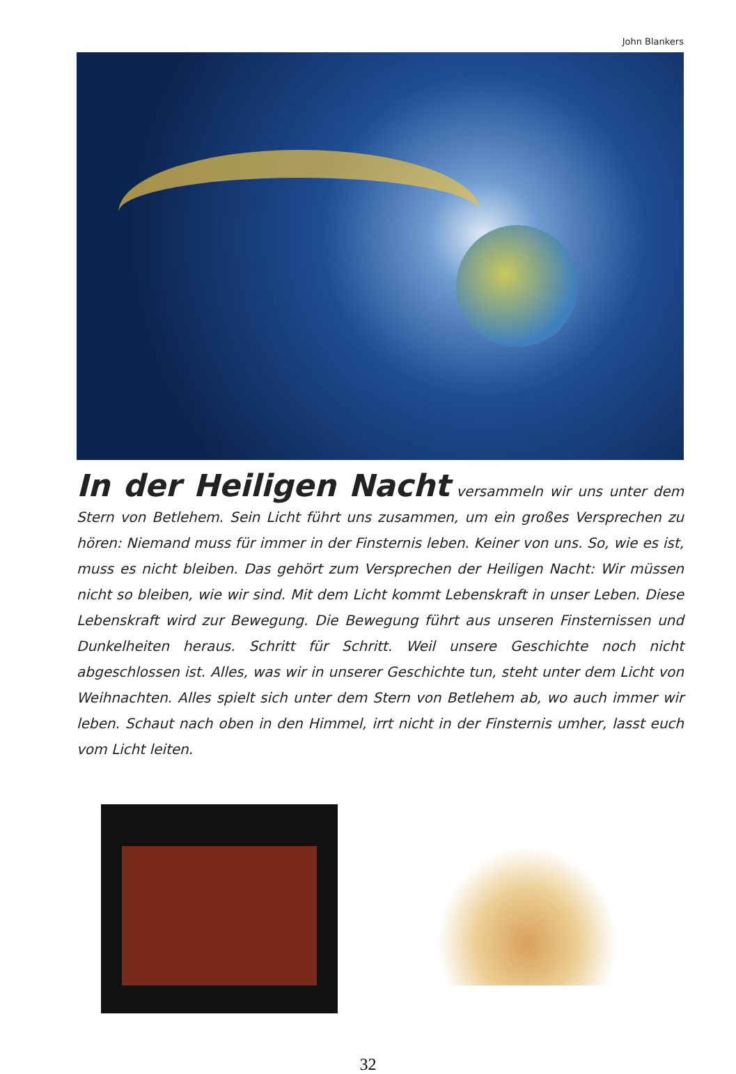John Blankers
In der Heiligen Nacht
versammeln wir uns unter dem Stern von Betlehem. Sein Licht führt uns zusammen, um ein großes Versprechen zu hören: Niemand muss für immer in der Finsternis leben. Keiner von uns. So, wie es ist, muss es nicht bleiben. Das gehört zum Versprechen der Heiligen Nacht: Wir müssen nicht so bleiben, wie wir sind. Mit dem Licht kommt Lebenskraft in unser Leben. Diese Lebens­kraft wird zur Bewegung. Die Bewegung führt aus unseren Finsternissen und Dunkel­heiten heraus. Schritt für Schritt. Weil unsere Geschichte noch nicht abgeschlossen ist. Alles, was wir in unserer Geschichte tun, steht unter dem Licht von Weihnachten. Alles spielt sich unter dem Stern von Betlehem ab, wo auch immer wir leben. Schaut nach oben in den Himmel, irrt nicht in der Finsternis umher, lasst euch vom Licht leiten.
32